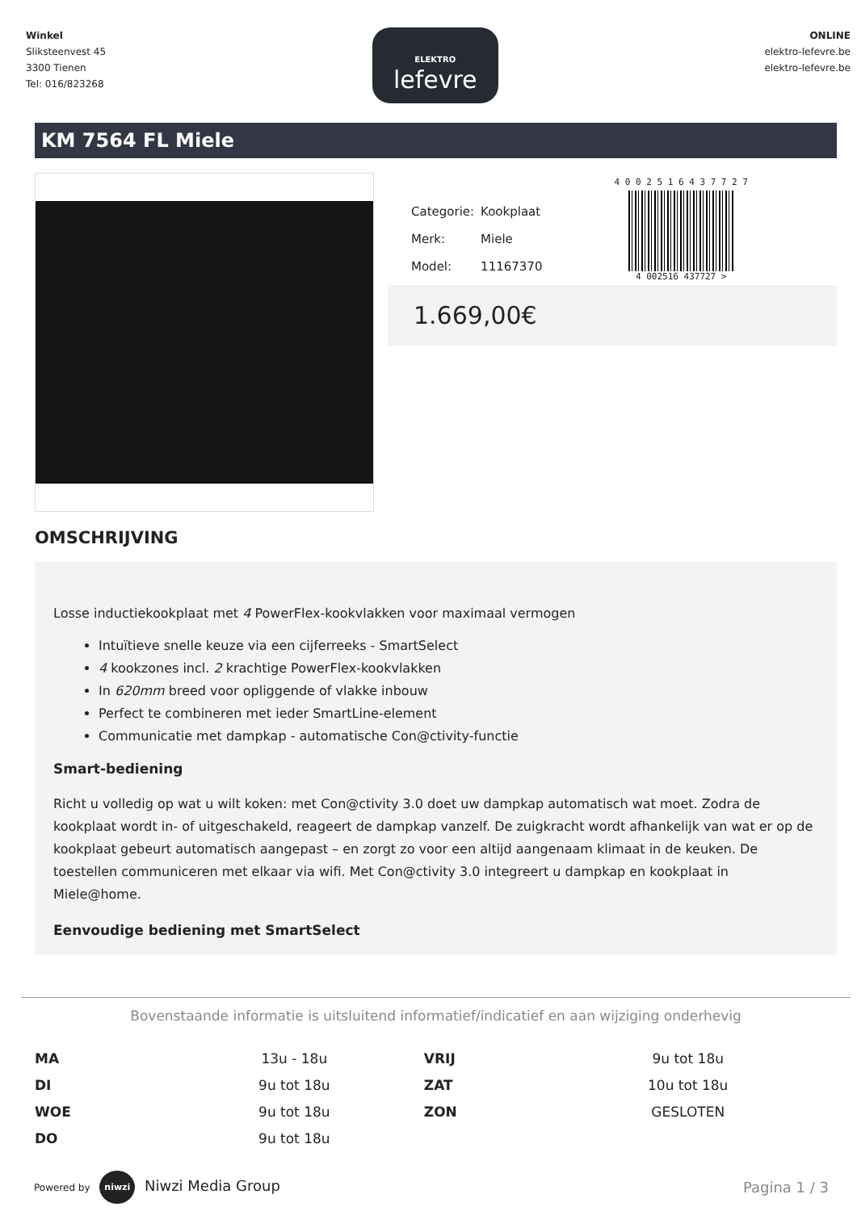Winkel
Sliksteenvest 45
3300 Tienen
Tel: 016/823268
ELEKTRO
lefevre
ONLINE
elektro-lefevre.be
elektro-lefevre.be
KM 7564 FL Miele
| Categorie: | Kookplaat |
| Merk: | Miele |
| Model: | 11167370 |
4 0 0 2 5 1 6 4 3 7 7 2 7
4 002516 437727 >
1.669,00€
OMSCHRIJVING
Losse inductiekookplaat met 4 PowerFlex-kookvlakken voor maximaal vermogen
Intuïtieve snelle keuze via een cijferreeks - SmartSelect
4 kookzones incl. 2 krachtige PowerFlex-kookvlakken
In 620mm breed voor opliggende of vlakke inbouw
Perfect te combineren met ieder SmartLine-element
Communicatie met dampkap - automatische Con@ctivity-functie
Smart-bediening
Richt u volledig op wat u wilt koken: met Con@ctivity 3.0 doet uw dampkap automatisch wat moet. Zodra de kookplaat wordt in- of uitgeschakeld, reageert de dampkap vanzelf. De zuigkracht wordt afhankelijk van wat er op de kookplaat gebeurt automatisch aangepast – en zorgt zo voor een altijd aangenaam klimaat in de keuken. De toestellen communiceren met elkaar via wifi. Met Con@ctivity 3.0 integreert u dampkap en kookplaat in Miele@home.
Eenvoudige bediening met SmartSelect
Bovenstaande informatie is uitsluitend informatief/indicatief en aan wijziging onderhevig
| MA | 13u - 18u | VRIJ | 9u tot 18u |
| DI | 9u tot 18u | ZAT | 10u tot 18u |
| WOE | 9u tot 18u | ZON | GESLOTEN |
| DO | 9u tot 18u | | |
Powered by niwzi Niwzi Media Group
Pagina 1 / 3